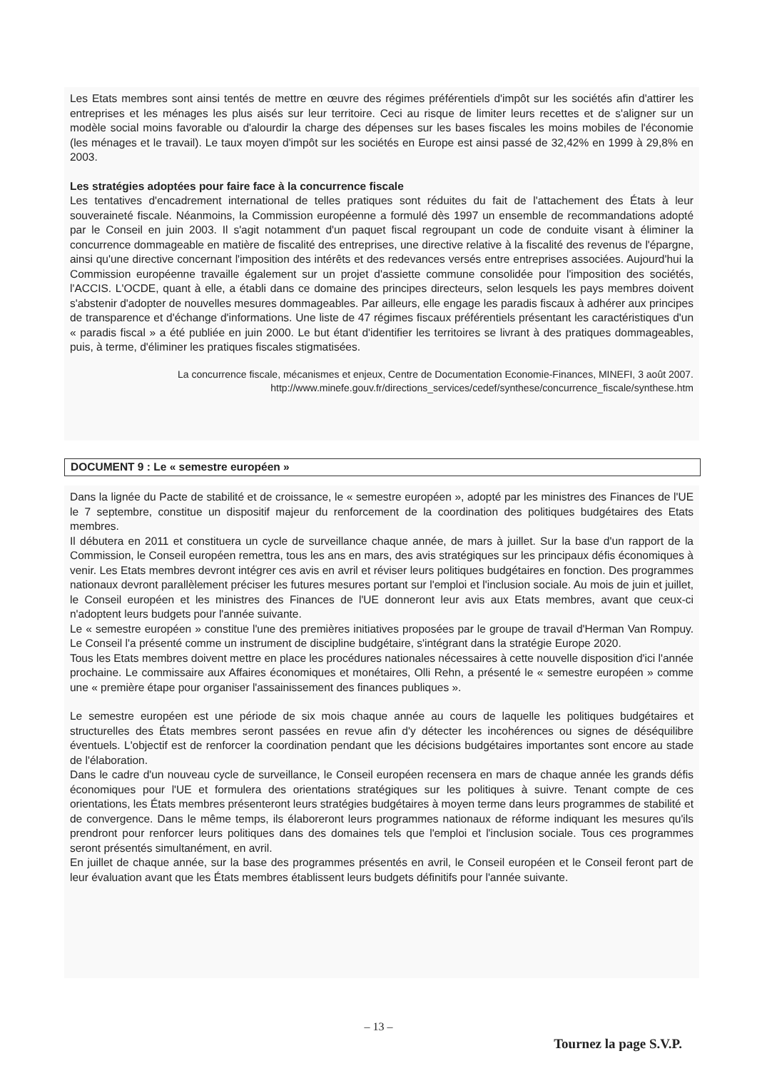Les Etats membres sont ainsi tentés de mettre en œuvre des régimes préférentiels d'impôt sur les sociétés afin d'attirer les entreprises et les ménages les plus aisés sur leur territoire. Ceci au risque de limiter leurs recettes et de s'aligner sur un modèle social moins favorable ou d'alourdir la charge des dépenses sur les bases fiscales les moins mobiles de l'économie (les ménages et le travail). Le taux moyen d'impôt sur les sociétés en Europe est ainsi passé de 32,42% en 1999 à 29,8% en 2003.
Les stratégies adoptées pour faire face à la concurrence fiscale
Les tentatives d'encadrement international de telles pratiques sont réduites du fait de l'attachement des États à leur souveraineté fiscale. Néanmoins, la Commission européenne a formulé dès 1997 un ensemble de recommandations adopté par le Conseil en juin 2003. Il s'agit notamment d'un paquet fiscal regroupant un code de conduite visant à éliminer la concurrence dommageable en matière de fiscalité des entreprises, une directive relative à la fiscalité des revenus de l'épargne, ainsi qu'une directive concernant l'imposition des intérêts et des redevances versés entre entreprises associées. Aujourd'hui la Commission européenne travaille également sur un projet d'assiette commune consolidée pour l'imposition des sociétés, l'ACCIS. L'OCDE, quant à elle, a établi dans ce domaine des principes directeurs, selon lesquels les pays membres doivent s'abstenir d'adopter de nouvelles mesures dommageables. Par ailleurs, elle engage les paradis fiscaux à adhérer aux principes de transparence et d'échange d'informations. Une liste de 47 régimes fiscaux préférentiels présentant les caractéristiques d'un « paradis fiscal » a été publiée en juin 2000. Le but étant d'identifier les territoires se livrant à des pratiques dommageables, puis, à terme, d'éliminer les pratiques fiscales stigmatisées.
La concurrence fiscale, mécanismes et enjeux, Centre de Documentation Economie-Finances, MINEFI, 3 août 2007.
http://www.minefe.gouv.fr/directions_services/cedef/synthese/concurrence_fiscale/synthese.htm
DOCUMENT 9 : Le « semestre européen »
Dans la lignée du Pacte de stabilité et de croissance, le « semestre européen », adopté par les ministres des Finances de l'UE le 7 septembre, constitue un dispositif majeur du renforcement de la coordination des politiques budgétaires des Etats membres.
Il débutera en 2011 et constituera un cycle de surveillance chaque année, de mars à juillet. Sur la base d'un rapport de la Commission, le Conseil européen remettra, tous les ans en mars, des avis stratégiques sur les principaux défis économiques à venir. Les Etats membres devront intégrer ces avis en avril et réviser leurs politiques budgétaires en fonction. Des programmes nationaux devront parallèlement préciser les futures mesures portant sur l'emploi et l'inclusion sociale. Au mois de juin et juillet, le Conseil européen et les ministres des Finances de l'UE donneront leur avis aux Etats membres, avant que ceux-ci n'adoptent leurs budgets pour l'année suivante.
Le « semestre européen » constitue l'une des premières initiatives proposées par le groupe de travail d'Herman Van Rompuy. Le Conseil l'a présenté comme un instrument de discipline budgétaire, s'intégrant dans la stratégie Europe 2020.
Tous les Etats membres doivent mettre en place les procédures nationales nécessaires à cette nouvelle disposition d'ici l'année prochaine. Le commissaire aux Affaires économiques et monétaires, Olli Rehn, a présenté le « semestre européen » comme une « première étape pour organiser l'assainissement des finances publiques ».
Le semestre européen est une période de six mois chaque année au cours de laquelle les politiques budgétaires et structurelles des États membres seront passées en revue afin d'y détecter les incohérences ou signes de déséquilibre éventuels. L'objectif est de renforcer la coordination pendant que les décisions budgétaires importantes sont encore au stade de l'élaboration.
Dans le cadre d'un nouveau cycle de surveillance, le Conseil européen recensera en mars de chaque année les grands défis économiques pour l'UE et formulera des orientations stratégiques sur les politiques à suivre. Tenant compte de ces orientations, les États membres présenteront leurs stratégies budgétaires à moyen terme dans leurs programmes de stabilité et de convergence. Dans le même temps, ils élaboreront leurs programmes nationaux de réforme indiquant les mesures qu'ils prendront pour renforcer leurs politiques dans des domaines tels que l'emploi et l'inclusion sociale. Tous ces programmes seront présentés simultanément, en avril.
En juillet de chaque année, sur la base des programmes présentés en avril, le Conseil européen et le Conseil feront part de leur évaluation avant que les États membres établissent leurs budgets définitifs pour l'année suivante.
– 13 –
Tournez la page S.V.P.